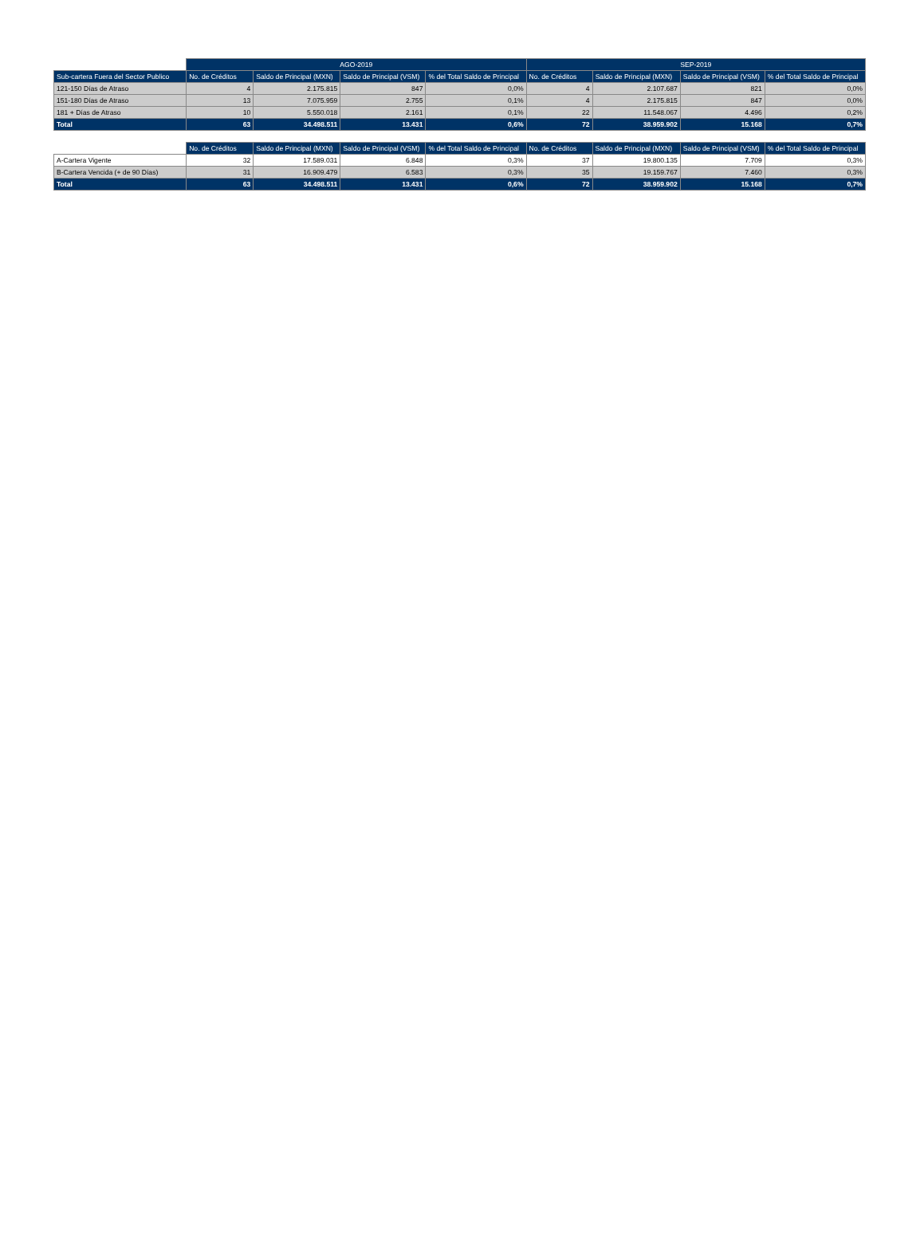| | AGO-2019 | | | | SEP-2019 | | | |
| --- | --- | --- | --- | --- | --- | --- | --- | --- |
| Sub-cartera Fuera del Sector Publico | No. de Créditos | Saldo de Principal (MXN) | Saldo de Principal (VSM) | % del Total Saldo de Principal | No. de Créditos | Saldo de Principal (MXN) | Saldo de Principal (VSM) | % del Total Saldo de Principal |
| 121-150 Días de Atraso | 4 | 2.175.815 | 847 | 0,0% | 4 | 2.107.687 | 821 | 0,0% |
| 151-180 Días de Atraso | 13 | 7.075.959 | 2.755 | 0,1% | 4 | 2.175.815 | 847 | 0,0% |
| 181 + Días de Atraso | 10 | 5.550.018 | 2.161 | 0,1% | 22 | 11.548.067 | 4.496 | 0,2% |
| Total | 63 | 34.498.511 | 13.431 | 0,6% | 72 | 38.959.902 | 15.168 | 0,7% |
| | No. de Créditos | Saldo de Principal (MXN) | Saldo de Principal (VSM) | % del Total Saldo de Principal | No. de Créditos | Saldo de Principal (MXN) | Saldo de Principal (VSM) | % del Total Saldo de Principal |
| --- | --- | --- | --- | --- | --- | --- | --- | --- |
| A-Cartera Vigente | 32 | 17.589.031 | 6.848 | 0,3% | 37 | 19.800.135 | 7.709 | 0,3% |
| B-Cartera Vencida (+ de 90 Días) | 31 | 16.909.479 | 6.583 | 0,3% | 35 | 19.159.767 | 7.460 | 0,3% |
| Total | 63 | 34.498.511 | 13.431 | 0,6% | 72 | 38.959.902 | 15.168 | 0,7% |